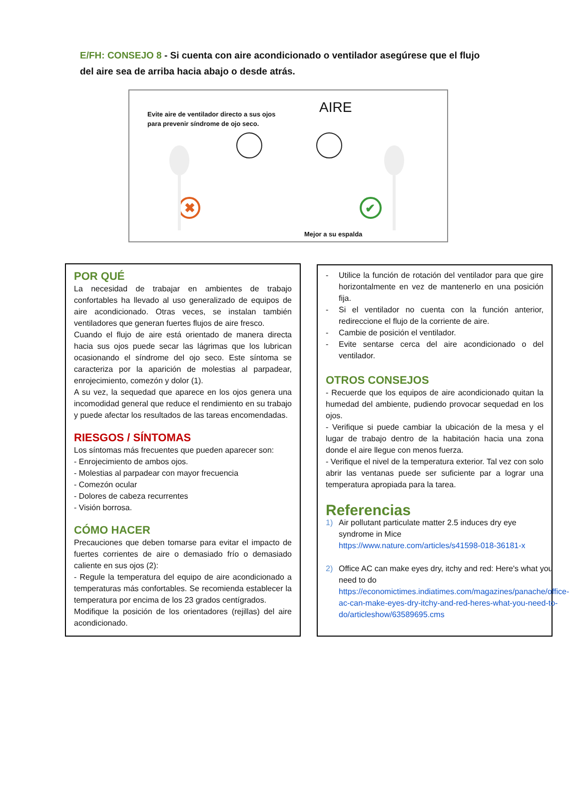E/FH: CONSEJO 8 - Si cuenta con aire acondicionado o ventilador asegúrese que el flujo del aire sea de arriba hacia abajo o desde atrás.
Evite aire de ventilador directo a sus ojos
para prevenir síndrome de ojo seco.
AIRE
✖
✔
Mejor a su espalda
POR QUÉ
La necesidad de trabajar en ambientes de trabajo confortables ha llevado al uso generalizado de equipos de aire acondicionado. Otras veces, se instalan también ventiladores que generan fuertes flujos de aire fresco.
Cuando el flujo de aire está orientado de manera directa hacia sus ojos puede secar las lágrimas que los lubrican ocasionando el síndrome del ojo seco. Este síntoma se caracteriza por la aparición de molestias al parpadear, enrojecimiento, comezón y dolor (1).
A su vez, la sequedad que aparece en los ojos genera una incomodidad general que reduce el rendimiento en su trabajo y puede afectar los resultados de las tareas encomendadas.
RIESGOS / SÍNTOMAS
Los síntomas más frecuentes que pueden aparecer son:
- Enrojecimiento de ambos ojos.
- Molestias al parpadear con mayor frecuencia
- Comezón ocular
- Dolores de cabeza recurrentes
- Visión borrosa.
CÓMO HACER
Precauciones que deben tomarse para evitar el impacto de fuertes corrientes de aire o demasiado frío o demasiado caliente en sus ojos (2):
- Regule la temperatura del equipo de aire acondicionado a temperaturas más confortables. Se recomienda establecer la temperatura por encima de los 23 grados centígrados.
Modifique la posición de los orientadores (rejillas) del aire acondicionado.
- Utilice la función de rotación del ventilador para que gire horizontalmente en vez de mantenerlo en una posición fija.
- Si el ventilador no cuenta con la función anterior, redireccione el flujo de la corriente de aire.
- Cambie de posición el ventilador.
- Evite sentarse cerca del aire acondicionado o del ventilador.
OTROS CONSEJOS
- Recuerde que los equipos de aire acondicionado quitan la humedad del ambiente, pudiendo provocar sequedad en los ojos.
- Verifique si puede cambiar la ubicación de la mesa y el lugar de trabajo dentro de la habitación hacia una zona donde el aire llegue con menos fuerza.
- Verifique el nivel de la temperatura exterior. Tal vez con solo abrir las ventanas puede ser suficiente par a lograr una temperatura apropiada para la tarea.
Referencias
1) Air pollutant particulate matter 2.5 induces dry eye syndrome in Mice
https://www.nature.com/articles/s41598-018-36181-x
2) Office AC can make eyes dry, itchy and red: Here's what you need to do
https://economictimes.indiatimes.com/magazines/panache/office-ac-can-make-eyes-dry-itchy-and-red-heres-what-you-need-to-do/articleshow/63589695.cms